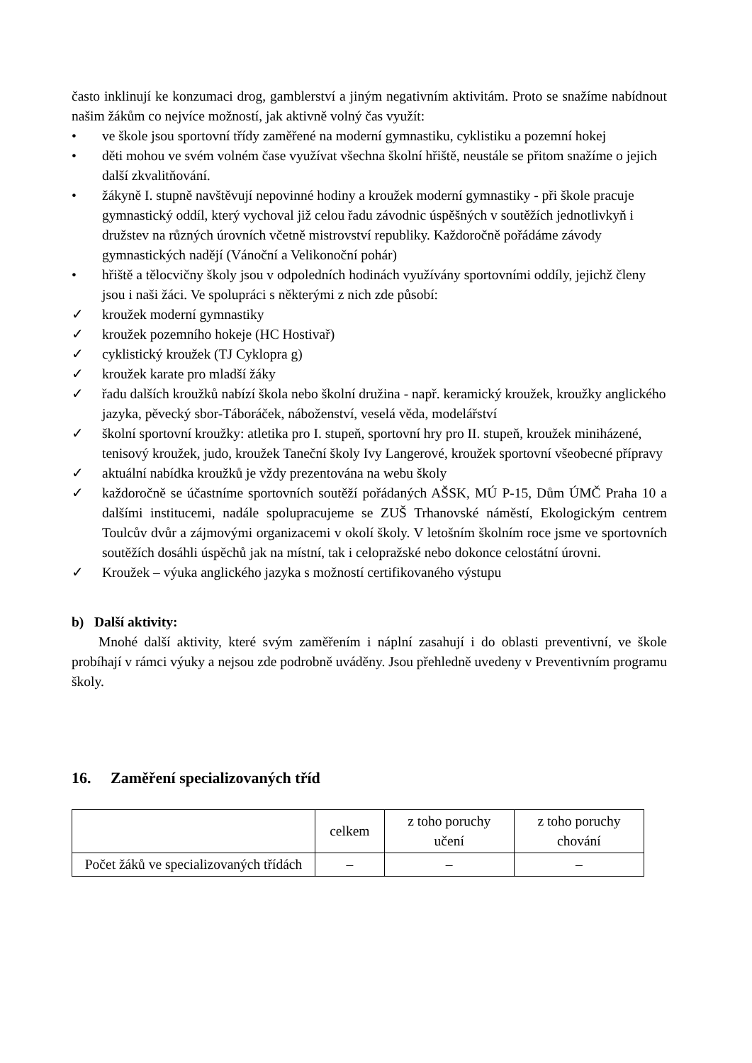často inklinují ke konzumaci drog, gamblerství a jiným negativním aktivitám. Proto se snažíme nabídnout našim žákům co nejvíce možností, jak aktivně volný čas využít:
• ve škole jsou sportovní třídy zaměřené na moderní gymnastiku, cyklistiku a pozemní hokej
• děti mohou ve svém volném čase využívat všechna školní hřiště, neustále se přitom snažíme o jejich další zkvalitňování.
• žákyně I. stupně navštěvují nepovinné hodiny a kroužek moderní gymnastiky - při škole pracuje gymnastický oddíl, který vychoval již celou řadu závodnic úspěšných v soutěžích jednotlivkyň i družstev na různých úrovních včetně mistrovství republiky. Každoročně pořádáme závody gymnastických nadějí (Vánoční a Velikonoční pohár)
• hřiště a tělocvičny školy jsou v odpoledních hodinách využívány sportovními oddíly, jejichž členy jsou i naši žáci. Ve spolupráci s některými z nich zde působí:
✓ kroužek moderní gymnastiky
✓ kroužek pozemního hokeje (HC Hostivař)
✓ cyklistický kroužek (TJ Cyklopra g)
✓ kroužek karate pro mladší žáky
✓ řadu dalších kroužků nabízí škola nebo školní družina - např. keramický kroužek, kroužky anglického jazyka, pěvecký sbor-Táboráček, náboženství, veselá věda, modelářství
✓ školní sportovní kroužky: atletika pro I. stupeň, sportovní hry pro II. stupeň, kroužek miniházené, tenisový kroužek, judo, kroužek Taneční školy Ivy Langerové, kroužek sportovní všeobecné přípravy
✓ aktuální nabídka kroužků je vždy prezentována na webu školy
✓ každoročně se účastníme sportovních soutěží pořádaných AŠSK, MÚ P-15, Dům ÚMČ Praha 10 a dalšími institucemi, nadále spolupracujeme se ZUŠ Trhanovské náměstí, Ekologickým centrem Toulcův dvůr a zájmovými organizacemi v okolí školy. V letošním školním roce jsme ve sportovních soutěžích dosáhli úspěchů jak na místní, tak i celopražské nebo dokonce celostátní úrovni.
✓ Kroužek – výuka anglického jazyka s možností certifikovaného výstupu
b) Další aktivity:
Mnohé další aktivity, které svým zaměřením i náplní zasahují i do oblasti preventivní, ve škole probíhají v rámci výuky a nejsou zde podrobně uváděny. Jsou přehledně uvedeny v Preventivním programu školy.
16. Zaměření specializovaných tříd
| | celkem | z toho poruchy učení | z toho poruchy chování |
| Počet žáků ve specializovaných třídách | – | – | – |